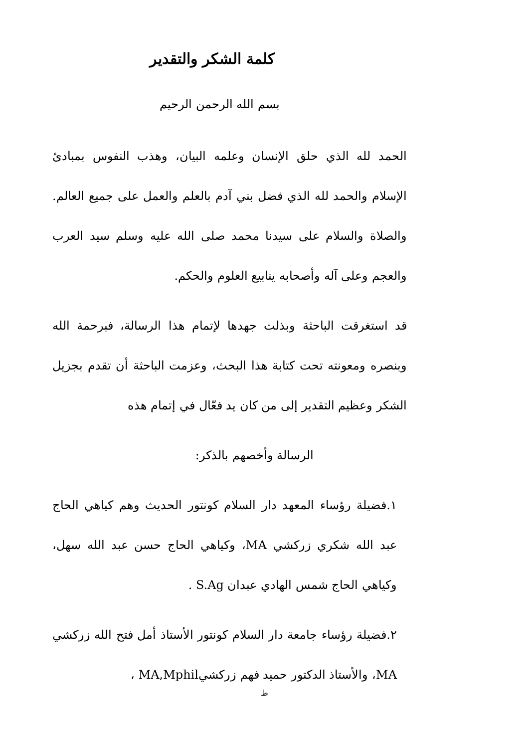كلمة الشكر والتقدير
بسم الله الرحمن الرحيم
الحمد لله الذي حلق الإنسان وعلمه البيان، وهذب النفوس بمبادئ الإسلام والحمد لله الذي فضل بني آدم بالعلم والعمل على جميع العالم. والصلاة والسلام على سيدنا محمد صلى الله عليه وسلم سيد العرب والعجم وعلى آله وأصحابه ينابيع العلوم والحكم.
قد استغرقت الباحثة وبذلت جهدها لإتمام هذا الرسالة، فبرحمة الله وبنصره ومعونته تحت كتابة هذا البحث، وعزمت الباحثة أن تقدم بجزيل الشكر وعظيم التقدير إلى من كان يد فعّال في إتمام هذه
الرسالة وأخصهم بالذكر:
١.فضيلة رؤساء المعهد دار السلام كونتور الحديث وهم كياهي الحاج عبد الله شكري زركشي MA، وكياهي الحاج حسن عبد الله سهل، وكياهي الحاج شمس الهادي عبدان S.Ag .
٢.فضيلة رؤساء جامعة دار السلام كونتور الأستاذ أمل فتح الله زركشي MA، والأستاذ الدكتور حميد فهم زركشيMA,Mphil ،
ط